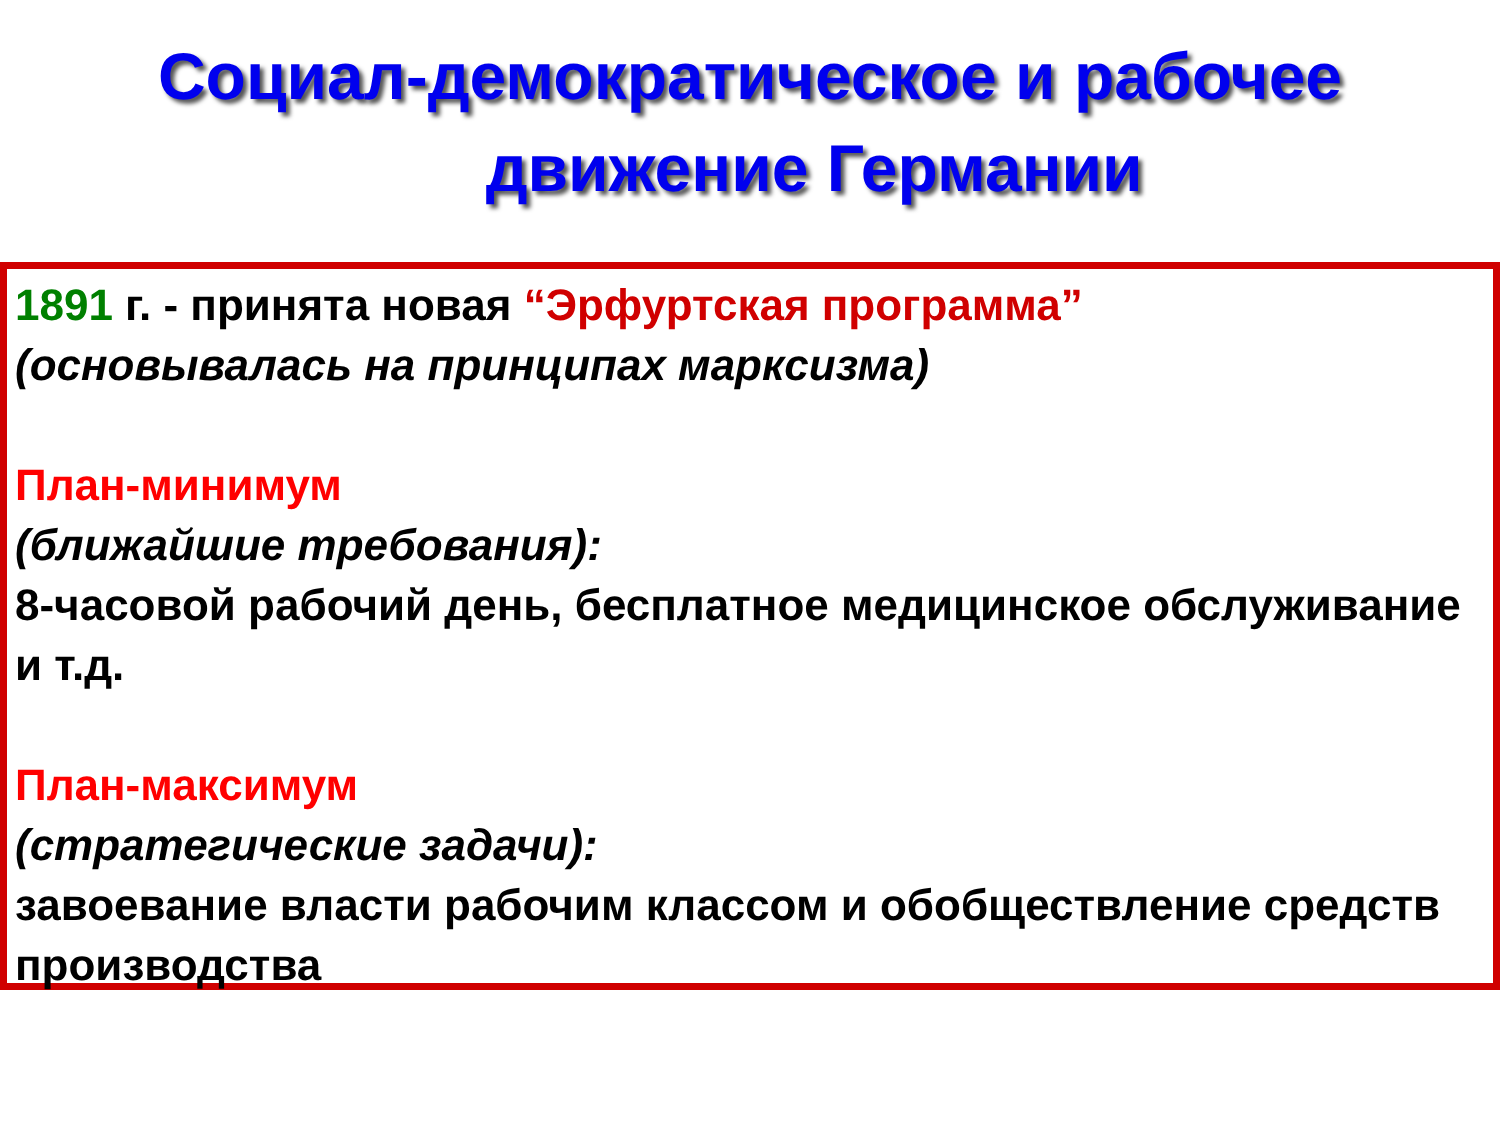Социал-демократическое и рабочее
движение Германии
1891 г. - принята новая “Эрфуртская программа”
(основывалась на принципах марксизма)
План-минимум
(ближайшие требования):
8-часовой рабочий день, бесплатное медицинское обслуживание и т.д.
План-максимум
(стратегические задачи):
завоевание власти рабочим классом и обобществление средств производства